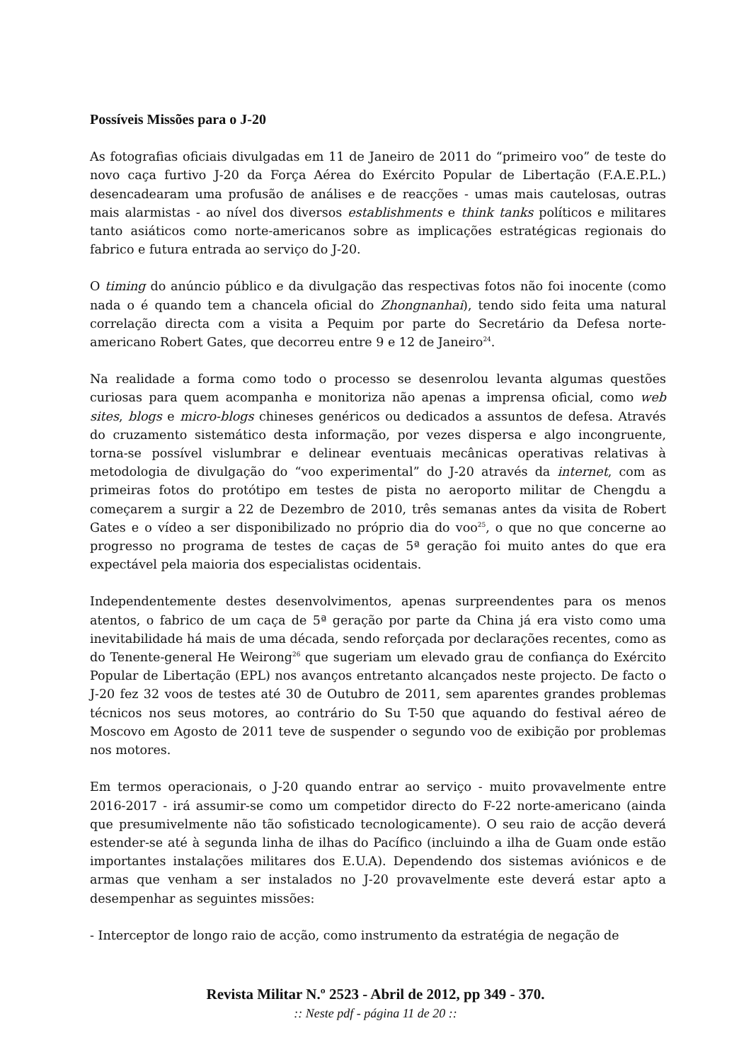Possíveis Missões para o J-20
As fotografias oficiais divulgadas em 11 de Janeiro de 2011 do “primeiro voo” de teste do novo caça furtivo J-20 da Força Aérea do Exército Popular de Libertação (F.A.E.P.L.) desencadearam uma profusão de análises e de reacções - umas mais cautelosas, outras mais alarmistas - ao nível dos diversos establishments e think tanks políticos e militares tanto asiáticos como norte-americanos sobre as implicações estratégicas regionais do fabrico e futura entrada ao serviço do J-20.
O timing do anúncio público e da divulgação das respectivas fotos não foi inocente (como nada o é quando tem a chancela oficial do Zhongnanhai), tendo sido feita uma natural correlação directa com a visita a Pequim por parte do Secretário da Defesa norte-americano Robert Gates, que decorreu entre 9 e 12 de Janeiro<sup>24</sup>.
Na realidade a forma como todo o processo se desenrolou levanta algumas questões curiosas para quem acompanha e monitoriza não apenas a imprensa oficial, como web sites, blogs e micro-blogs chineses genéricos ou dedicados a assuntos de defesa. Através do cruzamento sistemático desta informação, por vezes dispersa e algo incongruente, torna-se possível vislumbrar e delinear eventuais mecânicas operativas relativas à metodologia de divulgação do “voo experimental” do J-20 através da internet, com as primeiras fotos do protótipo em testes de pista no aeroporto militar de Chengdu a começarem a surgir a 22 de Dezembro de 2010, três semanas antes da visita de Robert Gates e o vídeo a ser disponibilizado no próprio dia do voo<sup>25</sup>, o que no que concerne ao progresso no programa de testes de caças de 5ª geração foi muito antes do que era expectável pela maioria dos especialistas ocidentais.
Independentemente destes desenvolvimentos, apenas surpreendentes para os menos atentos, o fabrico de um caça de 5ª geração por parte da China já era visto como uma inevitabilidade há mais de uma década, sendo reforçada por declarações recentes, como as do Tenente-general He Weirong<sup>26</sup> que sugeriam um elevado grau de confiança do Exército Popular de Libertação (EPL) nos avanços entretanto alcançados neste projecto. De facto o J-20 fez 32 voos de testes até 30 de Outubro de 2011, sem aparentes grandes problemas técnicos nos seus motores, ao contrário do Su T-50 que aquando do festival aéreo de Moscovo em Agosto de 2011 teve de suspender o segundo voo de exibição por problemas nos motores.
Em termos operacionais, o J-20 quando entrar ao serviço - muito provavelmente entre 2016-2017 - irá assumir-se como um competidor directo do F-22 norte-americano (ainda que presumivelmente não tão sofisticado tecnologicamente). O seu raio de acção deverá estender-se até à segunda linha de ilhas do Pacífico (incluindo a ilha de Guam onde estão importantes instalações militares dos E.U.A). Dependendo dos sistemas aviónicos e de armas que venham a ser instalados no J-20 provavelmente este deverá estar apto a desempenhar as seguintes missões:
- Interceptor de longo raio de acção, como instrumento da estratégia de negação de
Revista Militar N.º 2523 - Abril de 2012, pp 349 - 370.
:: Neste pdf - página 11 de 20 ::